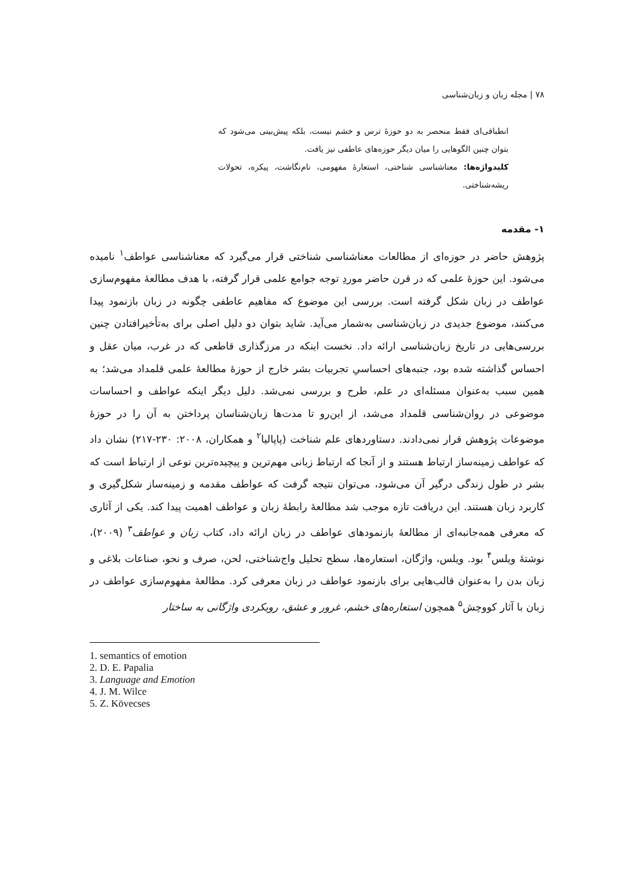۷۸ | مجله زبان و زبان‌شناسی
انطباقی‌ای فقط منحصر به دو حوزهٔ ترس و خشم نیست، بلکه پیش‌بینی می‌شود که بتوان چنین الگوهایی را میان دیگر حوزه‌های عاطفی نیز یافت.
کلیدواژه‌ها: معناشناسی شناختی، استعارهٔ مفهومی، نام‌نگاشت، پیکره، تحولات ریشه‌شناختی.
۱- مقدمه
پژوهش حاضر در حوزه‌ای از مطالعات معناشناسی شناختی قرار می‌گیرد که معناشناسی عواطف<sup>۱</sup> نامیده می‌شود. این حوزهٔ علمی که در قرن حاضر موردِ توجه جوامع علمی قرار گرفته، با هدف مطالعهٔ مفهوم‌سازی عواطف در زبان شکل گرفته است. بررسی این موضوع که مفاهیم عاطفی چگونه در زبان بازنمود پیدا می‌کنند، موضوع جدیدی در زبان‌شناسی به‌شمار می‌آید. شاید بتوان دو دلیل اصلی برای به‌تأخیرافتادن چنین بررسی‌هایی در تاریخ زبان‌شناسی ارائه داد. نخست اینکه در مرزگذاری قاطعی که در غرب، میان عقل و احساس گذاشته شده بود، جنبه‌های احساسیِ تجربیات بشر خارج از حوزهٔ مطالعهٔ علمی قلمداد می‌شد؛ به همین سبب به‌عنوان مسئله‌ای در علم، طرح و بررسی نمی‌شد. دلیل دیگر اینکه عواطف و احساسات موضوعی در روان‌شناسی قلمداد می‌شد، از این‌رو تا مدت‌ها زبان‌شناسان پرداختن به آن را در حوزهٔ موضوعات پژوهش قرار نمی‌دادند. دستاوردهای علم شناخت (پاپالیا<sup>۲</sup> و همکاران، ۲۰۰۸: ۲۳۰-۲۱۷) نشان داد که عواطف زمینه‌ساز ارتباط هستند و از آنجا که ارتباط زبانی مهم‌ترین و پیچیده‌ترین نوعی از ارتباط است که بشر در طول زندگی درگیر آن می‌شود، می‌توان نتیجه گرفت که عواطف مقدمه و زمینه‌ساز شکل‌گیری و کاربرد زبان هستند. این دریافت تازه موجب شد مطالعهٔ رابطهٔ زبان و عواطف اهمیت پیدا کند. یکی از آثاری که معرفی همه‌جانبه‌ای از مطالعهٔ بازنمودهای عواطف در زبان ارائه داد، کتاب زبان و عواطف<sup>۳</sup> (۲۰۰۹)، نوشتهٔ ویلس<sup>۴</sup> بود. ویلس، واژگان، استعاره‌ها، سطح تحلیل واج‌شناختی، لحن، صرف و نحو، صناعات بلاغی و زبان بدن را به‌عنوان قالب‌هایی برای بازنمود عواطف در زبان معرفی کرد. مطالعهٔ مفهوم‌سازی عواطف در زبان با آثار کووچش<sup>۵</sup> همچون استعاره‌های خشم، غرور و عشق، رویکردی واژگانی به ساختار
1. semantics of emotion
2. D. E. Papalia
3. Language and Emotion
4. J. M. Wilce
5. Z. Kövecses